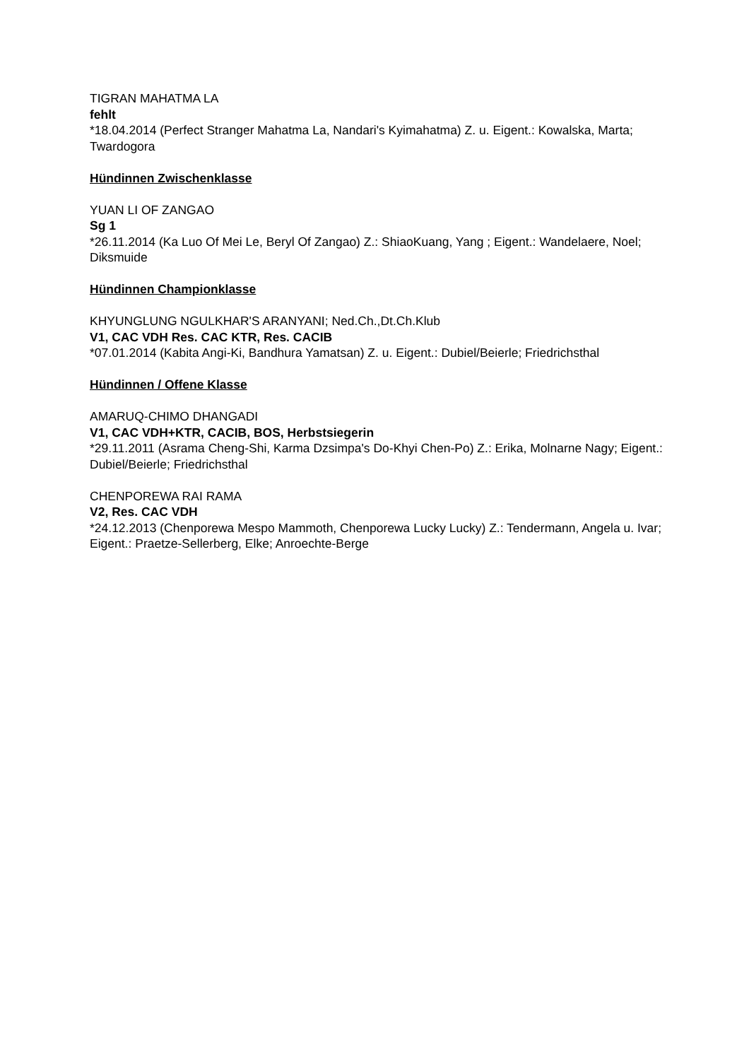TIGRAN MAHATMA LA
fehlt
*18.04.2014 (Perfect Stranger Mahatma La, Nandari's Kyimahatma) Z. u. Eigent.: Kowalska, Marta; Twardogora
Hündinnen Zwischenklasse
YUAN LI OF ZANGAO
Sg 1
*26.11.2014 (Ka Luo Of Mei Le, Beryl Of Zangao) Z.: ShiaoKuang, Yang ; Eigent.: Wandelaere, Noel; Diksmuide
Hündinnen Championklasse
KHYUNGLUNG NGULKHAR'S ARANYANI; Ned.Ch.,Dt.Ch.Klub
V1, CAC VDH Res. CAC KTR, Res. CACIB
*07.01.2014 (Kabita Angi-Ki, Bandhura Yamatsan) Z. u. Eigent.: Dubiel/Beierle; Friedrichsthal
Hündinnen / Offene Klasse
AMARUQ-CHIMO DHANGADI
V1, CAC VDH+KTR, CACIB, BOS, Herbstsiegerin
*29.11.2011 (Asrama Cheng-Shi, Karma Dzsimpa's Do-Khyi Chen-Po) Z.: Erika, Molnarne Nagy; Eigent.: Dubiel/Beierle; Friedrichsthal
CHENPOREWA RAI RAMA
V2, Res. CAC VDH
*24.12.2013 (Chenporewa Mespo Mammoth, Chenporewa Lucky Lucky) Z.: Tendermann, Angela u. Ivar; Eigent.: Praetze-Sellerberg, Elke; Anroechte-Berge